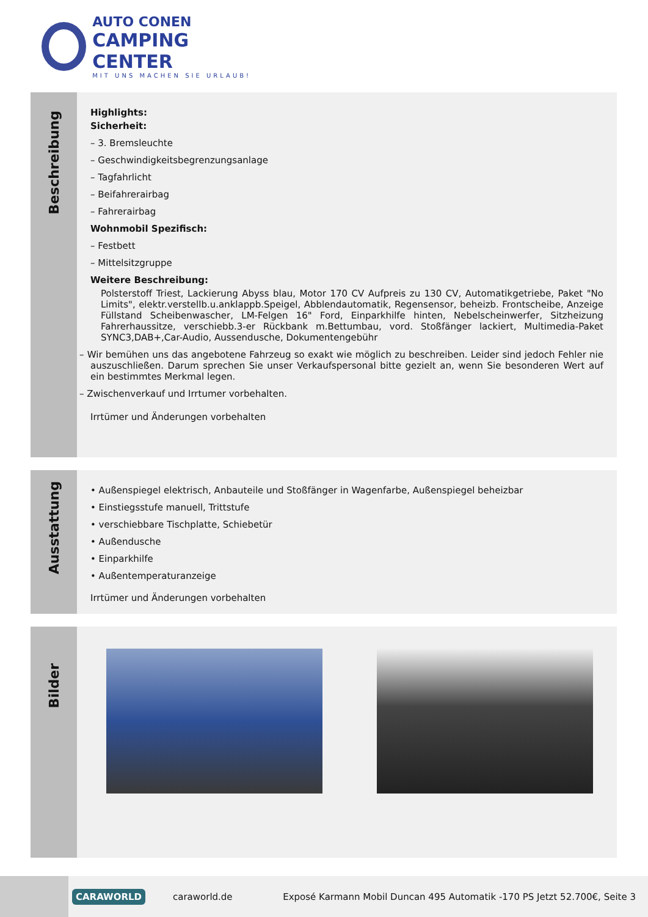AUTO CONEN
CAMPING CENTER
MIT UNS MACHEN SIE URLAUB!
Beschreibung
Highlights:
Sicherheit:
– 3. Bremsleuchte
– Geschwindigkeitsbegrenzungsanlage
– Tagfahrlicht
– Beifahrerairbag
– Fahrerairbag
Wohnmobil Spezifisch:
– Festbett
– Mittelsitzgruppe
Weitere Beschreibung:
Polsterstoff Triest, Lackierung Abyss blau, Motor 170 CV Aufpreis zu 130 CV, Automatikgetriebe, Paket "No Limits", elektr.verstellb.u.anklappb.Speigel, Abblendautomatik, Regensensor, beheizb. Frontscheibe, Anzeige Füllstand Scheibenwascher, LM-Felgen 16" Ford, Einparkhilfe hinten, Nebelscheinwerfer, Sitzheizung Fahrerhaussitze, verschiebb.3-er Rückbank m.Bettumbau, vord. Stoßfänger lackiert, Multimedia-Paket SYNC3,DAB+,Car-Audio, Aussendusche, Dokumentengebühr
– Wir bemühen uns das angebotene Fahrzeug so exakt wie möglich zu beschreiben. Leider sind jedoch Fehler nie auszuschließen. Darum sprechen Sie unser Verkaufspersonal bitte gezielt an, wenn Sie besonderen Wert auf ein bestimmtes Merkmal legen.
– Zwischenverkauf und Irrtumer vorbehalten.
Irrtümer und Änderungen vorbehalten
Ausstattung
• Außenspiegel elektrisch, Anbauteile und Stoßfänger in Wagenfarbe, Außenspiegel beheizbar
• Einstiegsstufe manuell, Trittstufe
• verschiebbare Tischplatte, Schiebetür
• Außendusche
• Einparkhilfe
• Außentemperaturanzeige
Irrtümer und Änderungen vorbehalten
Bilder
CARAWORLD caraworld.de Exposé Karmann Mobil Duncan 495 Automatik -170 PS Jetzt 52.700€, Seite 3